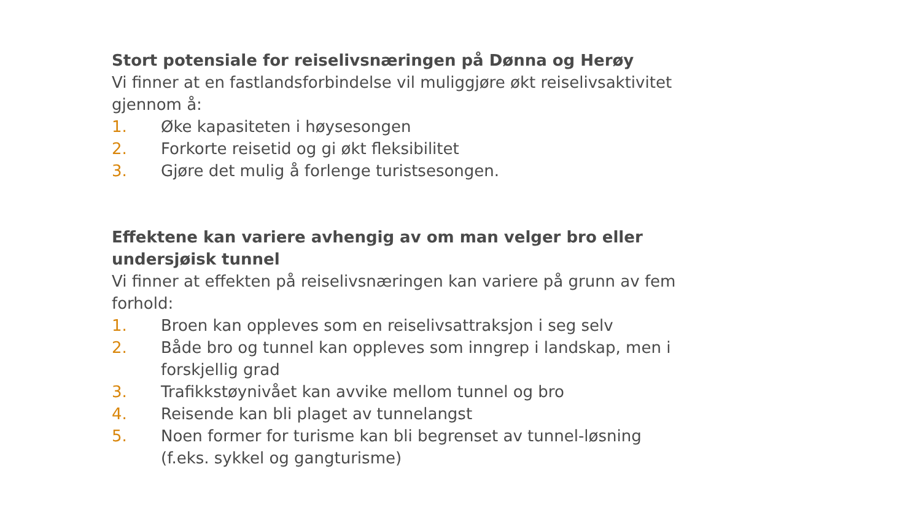Stort potensiale for reiselivsnæringen på Dønna og Herøy
Vi finner at en fastlandsforbindelse vil muliggjøre økt reiselivsaktivitet gjennom å:
1. Øke kapasiteten i høysesongen
2. Forkorte reisetid og gi økt fleksibilitet
3. Gjøre det mulig å forlenge turistsesongen.
Effektene kan variere avhengig av om man velger bro eller undersjøisk tunnel
Vi finner at effekten på reiselivsnæringen kan variere på grunn av fem forhold:
1. Broen kan oppleves som en reiselivsattraksjon i seg selv
2. Både bro og tunnel kan oppleves som inngrep i landskap, men i forskjellig grad
3. Trafikkstøynivået kan avvike mellom tunnel og bro
4. Reisende kan bli plaget av tunnelangst
5. Noen former for turisme kan bli begrenset av tunnel-løsning (f.eks. sykkel og gangturisme)